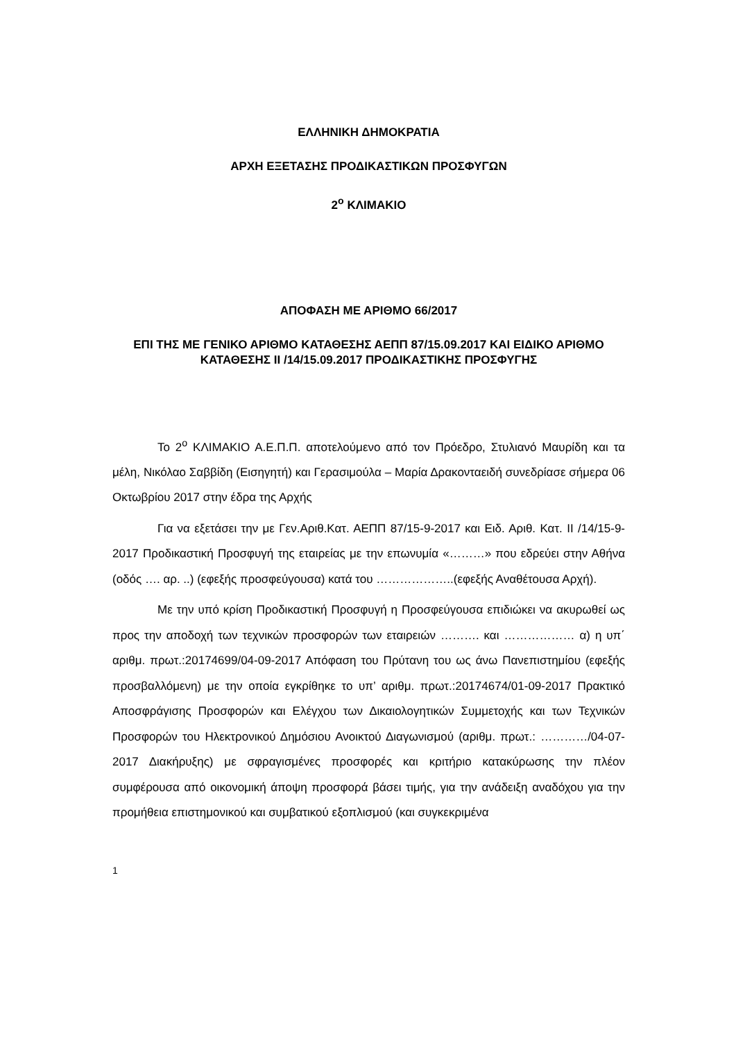ΕΛΛΗΝΙΚΗ ΔΗΜΟΚΡΑΤΙΑ
ΑΡΧΗ ΕΞΕΤΑΣΗΣ ΠΡΟΔΙΚΑΣΤΙΚΩΝ ΠΡΟΣΦΥΓΩΝ
2<sup>ο</sup> ΚΛΙΜΑΚΙΟ
ΑΠΟΦΑΣΗ ΜΕ ΑΡΙΘΜΟ 66/2017
ΕΠΙ ΤΗΣ ΜΕ ΓΕΝΙΚΟ ΑΡΙΘΜΟ ΚΑΤΑΘΕΣΗΣ ΑΕΠΠ 87/15.09.2017 ΚΑΙ ΕΙΔΙΚΟ ΑΡΙΘΜΟ ΚΑΤΑΘΕΣΗΣ ΙΙ /14/15.09.2017 ΠΡΟΔΙΚΑΣΤΙΚΗΣ ΠΡΟΣΦΥΓΗΣ
Το 2<sup>ο</sup> ΚΛΙΜΑΚΙΟ Α.Ε.Π.Π. αποτελούμενο από τον Πρόεδρο, Στυλιανό Μαυρίδη και τα μέλη, Νικόλαο Σαββίδη (Εισηγητή) και Γερασιμούλα – Μαρία Δρακονταειδή συνεδρίασε σήμερα 06 Οκτωβρίου 2017 στην έδρα της Αρχής
Για να εξετάσει την με Γεν.Αριθ.Κατ. ΑΕΠΠ 87/15-9-2017 και Ειδ. Αριθ. Κατ. ΙΙ /14/15-9-2017 Προδικαστική Προσφυγή της εταιρείας με την επωνυμία «………» που εδρεύει στην Αθήνα (οδός …. αρ. ..) (εφεξής προσφεύγουσα) κατά του ………………..(εφεξής Αναθέτουσα Αρχή).
Με την υπό κρίση Προδικαστική Προσφυγή η Προσφεύγουσα επιδιώκει να ακυρωθεί ως προς την αποδοχή των τεχνικών προσφορών των εταιρειών ………. και ……………… α) η υπ΄ αριθμ. πρωτ.:20174699/04-09-2017 Απόφαση του Πρύτανη του ως άνω Πανεπιστημίου (εφεξής προσβαλλόμενη) με την οποία εγκρίθηκε το υπ’ αριθμ. πρωτ.:20174674/01-09-2017 Πρακτικό Αποσφράγισης Προσφορών και Ελέγχου των Δικαιολογητικών Συμμετοχής και των Τεχνικών Προσφορών του Ηλεκτρονικού Δημόσιου Ανοικτού Διαγωνισμού (αριθμ. πρωτ.: …………/04-07-2017 Διακήρυξης) με σφραγισμένες προσφορές και κριτήριο κατακύρωσης την πλέον συμφέρουσα από οικονομική άποψη προσφορά βάσει τιμής, για την ανάδειξη αναδόχου για την προμήθεια επιστημονικού και συμβατικού εξοπλισμού (και συγκεκριμένα
1